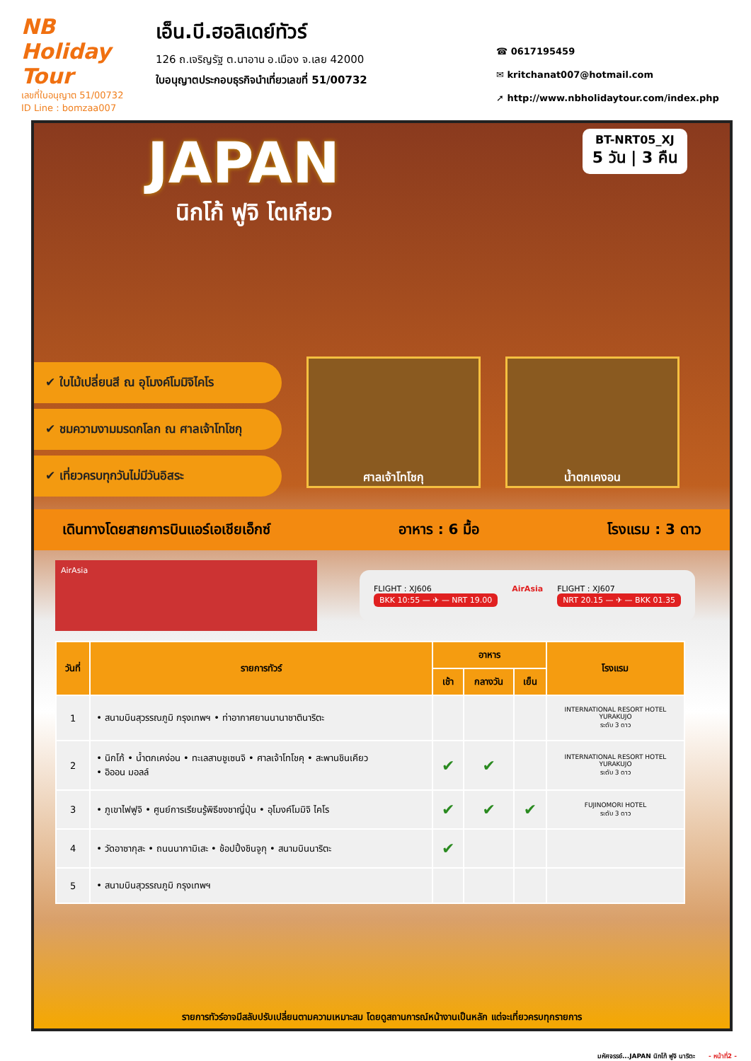NB Holiday Tour
เลขที่ใบอนุญาต 51/00732
ID Line : bomzaa007
เอ็น.บี.ฮอลิเดย์ทัวร์
126 ถ.เจริญรัฐ ต.นาอาน อ.เมือง จ.เลย 42000
ใบอนุญาตประกอบธุรกิจนำเที่ยวเลขที่ 51/00732
☎ 0617195459
✉ kritchanat007@hotmail.com
➚ http://www.nbholidaytour.com/index.php
BT-NRT05_XJ
5 วัน | 3 คืน
JAPAN
นิกโก้ ฟูจิ โตเกียว
✔ ใบไม้เปลี่ยนสี ณ อุโมงค์โมมิจิไคโร
✔ ชมความงามมรดกโลก ณ ศาลเจ้าโทโชกุ
✔ เที่ยวครบทุกวันไม่มีวันอิสระ
ศาลเจ้าโทโชกุ น้ำตกเคงอน
เดินทางโดยสายการบินแอร์เอเชียเอ็กซ์ อาหาร : 6 มื้อ โรงแรม : 3 ดาว
AirAsia
FLIGHT : XJ606
BKK 10:55 — ✈ — NRT 19.00
AirAsia FLIGHT : XJ607
NRT 20.15 — ✈ — BKK 01.35
| วันที่ | รายการทัวร์ | อาหาร | | | โรงแรม |
| --- | --- | --- | --- | --- | --- |
| | | เช้า | กลางวัน | เย็น | |
| 1 | • สนามบินสุวรรณภูมิ กรุงเทพฯ • ท่าอากาศยานนานาชาตินาริตะ | | | | INTERNATIONAL RESORT HOTEL YURAKUJO ระดับ 3 ดาว |
| 2 | • นิกโก้ • น้ำตกเคง่อน • ทะเลสาบชูเซนจิ • ศาลเจ้าโทโชคุ • สะพานชินเคียว • อิออน มอลล์ | ✔ | ✔ | | INTERNATIONAL RESORT HOTEL YURAKUJO ระดับ 3 ดาว |
| 3 | • ภูเขาไฟฟูจิ • ศูนย์การเรียนรู้พิธีชงชาญี่ปุ่น • อุโมงค์โมมิจิ ไคโร | ✔ | ✔ | ✔ | FUJINOMORI HOTEL ระดับ 3 ดาว |
| 4 | • วัดอาซากุสะ • ถนนนากามิเสะ • ช้อปปิ้งชินจูกุ • สนามบินนาริตะ | ✔ | | | |
| 5 | • สนามบินสุวรรณภูมิ กรุงเทพฯ | | | | |
รายการทัวร์อาจมีสลับปรับเปลี่ยนตามความเหมาะสม โดยดูสถานการณ์หน้างานเป็นหลัก แต่จะเที่ยวครบทุกรายการ
มหัศจรรย์...JAPAN นิกโก้ ฟูจิ นาริตะ - หน้าที่2 -